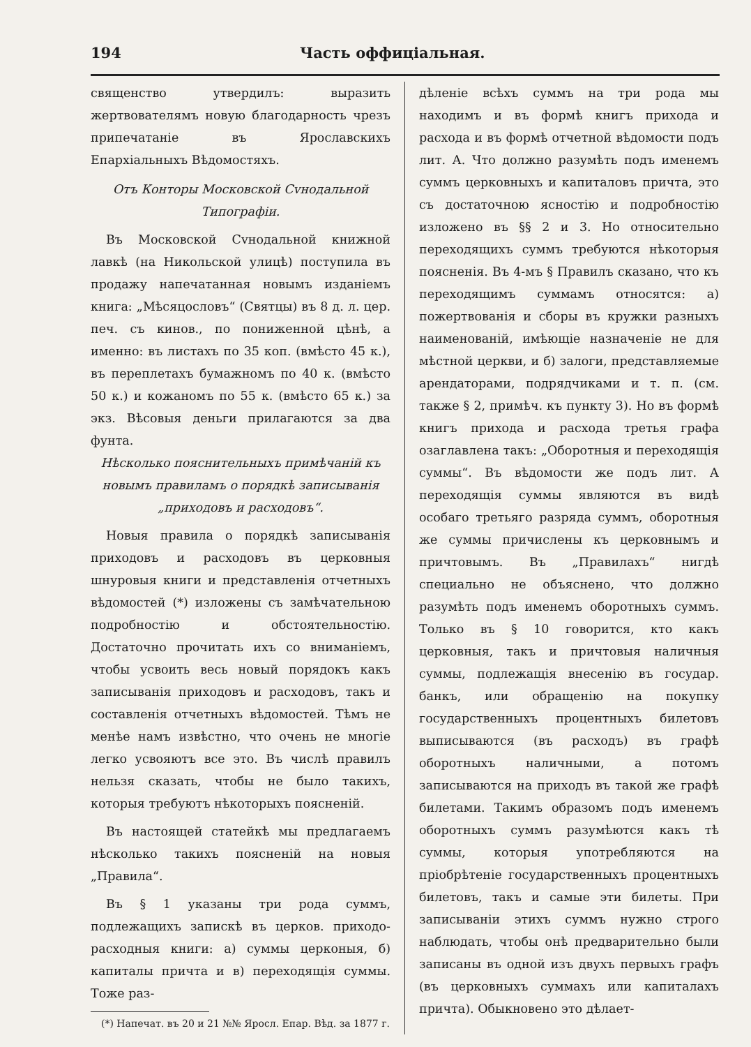194 Часть оффиціальная.
священство утвердилъ: выразить жертвователямъ новую благодарность чрезъ припечатаніе въ Ярославскихъ Епархіальныхъ Вѣдомостяхъ.
Отъ Конторы Московской Сvнодальной Типографіи.
Въ Московской Сvнодальной книжной лавкѣ (на Никольской улицѣ) поступила въ продажу напечатанная новымъ изданіемъ книга: „Мѣсяцословъ“ (Святцы) въ 8 д. л. цер. печ. съ кинов., по пониженной цѣнѣ, а именно: въ листахъ по 35 коп. (вмѣсто 45 к.), въ переплетахъ бумажномъ по 40 к. (вмѣсто 50 к.) и кожаномъ по 55 к. (вмѣсто 65 к.) за экз. Вѣсовыя деньги прилагаются за два фунта.
Нѣсколько пояснительныхъ примѣчаній къ новымъ правиламъ о порядкѣ записыванія „приходовъ и расходовъ“.
Новыя правила о порядкѣ записыванія приходовъ и расходовъ въ церковныя шнуровыя книги и представленія отчетныхъ вѣдомостей (*) изложены съ замѣчательною подробностію и обстоятельностію. Достаточно прочитать ихъ со вниманіемъ, чтобы усвоить весь новый порядокъ какъ записыванія приходовъ и расходовъ, такъ и составленія отчетныхъ вѣдомостей. Тѣмъ не менѣе намъ извѣстно, что очень не многіе легко усвояютъ все это. Въ числѣ правилъ нельзя сказать, чтобы не было такихъ, которыя требуютъ нѣкоторыхъ поясненій.
Въ настоящей статейкѣ мы предлагаемъ нѣсколько такихъ поясненій на новыя „Правила“.
Въ § 1 указаны три рода суммъ, подлежащихъ запискѣ въ церков. приходо-расходныя книги: а) суммы церконыя, б) капиталы причта и в) переходящія суммы. Тоже раз-
(*) Напечат. въ 20 и 21 №№ Яросл. Епар. Вѣд. за 1877 г.
дѣленіе всѣхъ суммъ на три рода мы находимъ и въ формѣ книгъ прихода и расхода и въ формѣ отчетной вѣдомости подъ лит. А. Что должно разумѣть подъ именемъ суммъ церковныхъ и капиталовъ причта, это съ достаточною ясностію и подробностію изложено въ §§ 2 и 3. Но относительно переходящихъ суммъ требуются нѣкоторыя поясненія. Въ 4-мъ § Правилъ сказано, что къ переходящимъ суммамъ относятся: а) пожертвованія и сборы въ кружки разныхъ наименованій, имѣющіе назначеніе не для мѣстной церкви, и б) залоги, представляемые арендаторами, подрядчиками и т. п. (см. также § 2, примѣч. къ пункту 3). Но въ формѣ книгъ прихода и расхода третья графа озаглавлена такъ: „Оборотныя и переходящія суммы“. Въ вѣдомости же подъ лит. А переходящія суммы являются въ видѣ особаго третьяго разряда суммъ, оборотныя же суммы причислены къ церковнымъ и причтовымъ. Въ „Правилахъ“ нигдѣ специально не объяснено, что должно разумѣть подъ именемъ оборотныхъ суммъ. Только въ § 10 говорится, кто какъ церковныя, такъ и причтовыя наличныя суммы, подлежащія внесенію въ государ. банкъ, или обращенію на покупку государственныхъ процентныхъ билетовъ выписываются (въ расходъ) въ графѣ оборотныхъ наличными, а потомъ записываются на приходъ въ такой же графѣ билетами. Такимъ образомъ подъ именемъ оборотныхъ суммъ разумѣются какъ тѣ суммы, которыя употребляются на пріобрѣтеніе государственныхъ процентныхъ билетовъ, такъ и самые эти билеты. При записываніи этихъ суммъ нужно строго наблюдать, чтобы онѣ предварительно были записаны въ одной изъ двухъ первыхъ графъ (въ церковныхъ суммахъ или капиталахъ причта). Обыкновено это дѣлает-